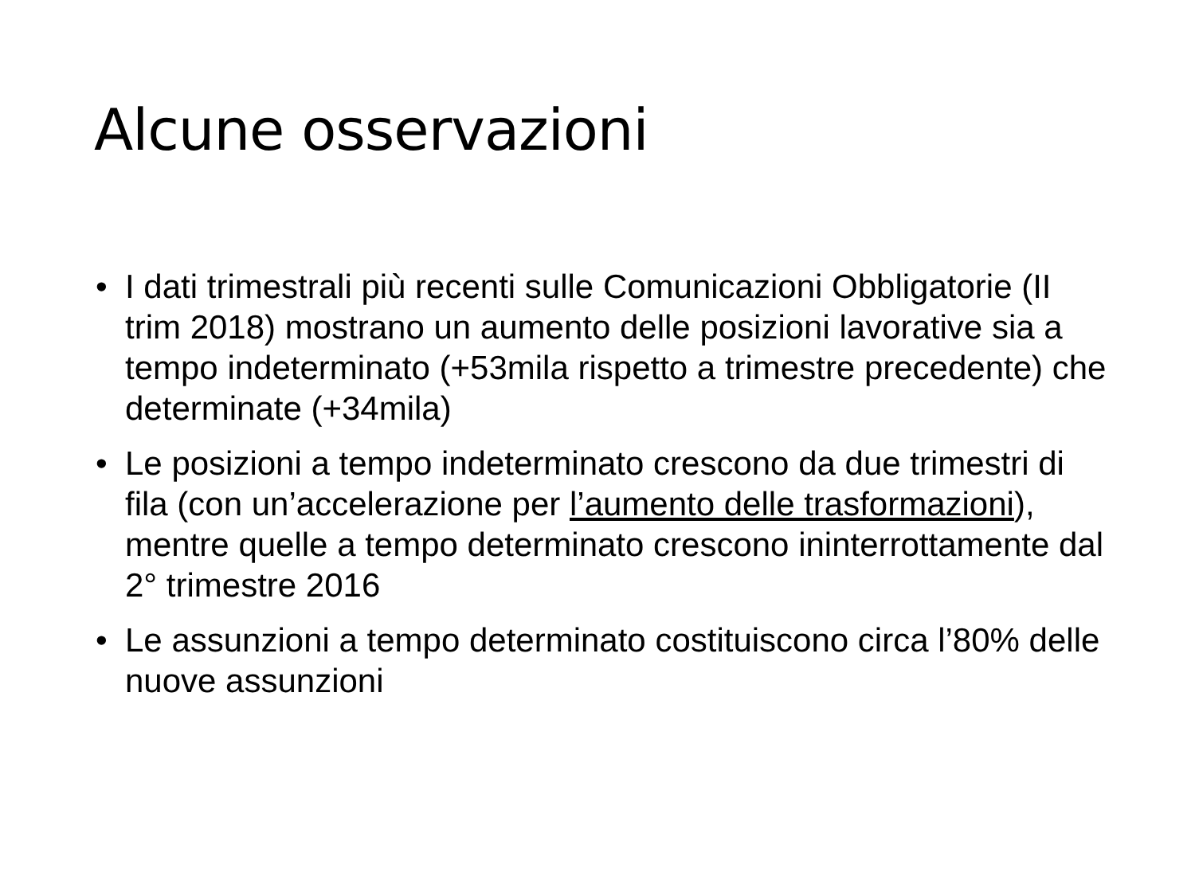Alcune osservazioni
• I dati trimestrali più recenti sulle Comunicazioni Obbligatorie (II trim 2018) mostrano un aumento delle posizioni lavorative sia a tempo indeterminato (+53mila rispetto a trimestre precedente) che determinate (+34mila)
• Le posizioni a tempo indeterminato crescono da due trimestri di fila (con un’accelerazione per l’aumento delle trasformazioni), mentre quelle a tempo determinato crescono ininterrottamente dal 2° trimestre 2016
• Le assunzioni a tempo determinato costituiscono circa l’80% delle nuove assunzioni